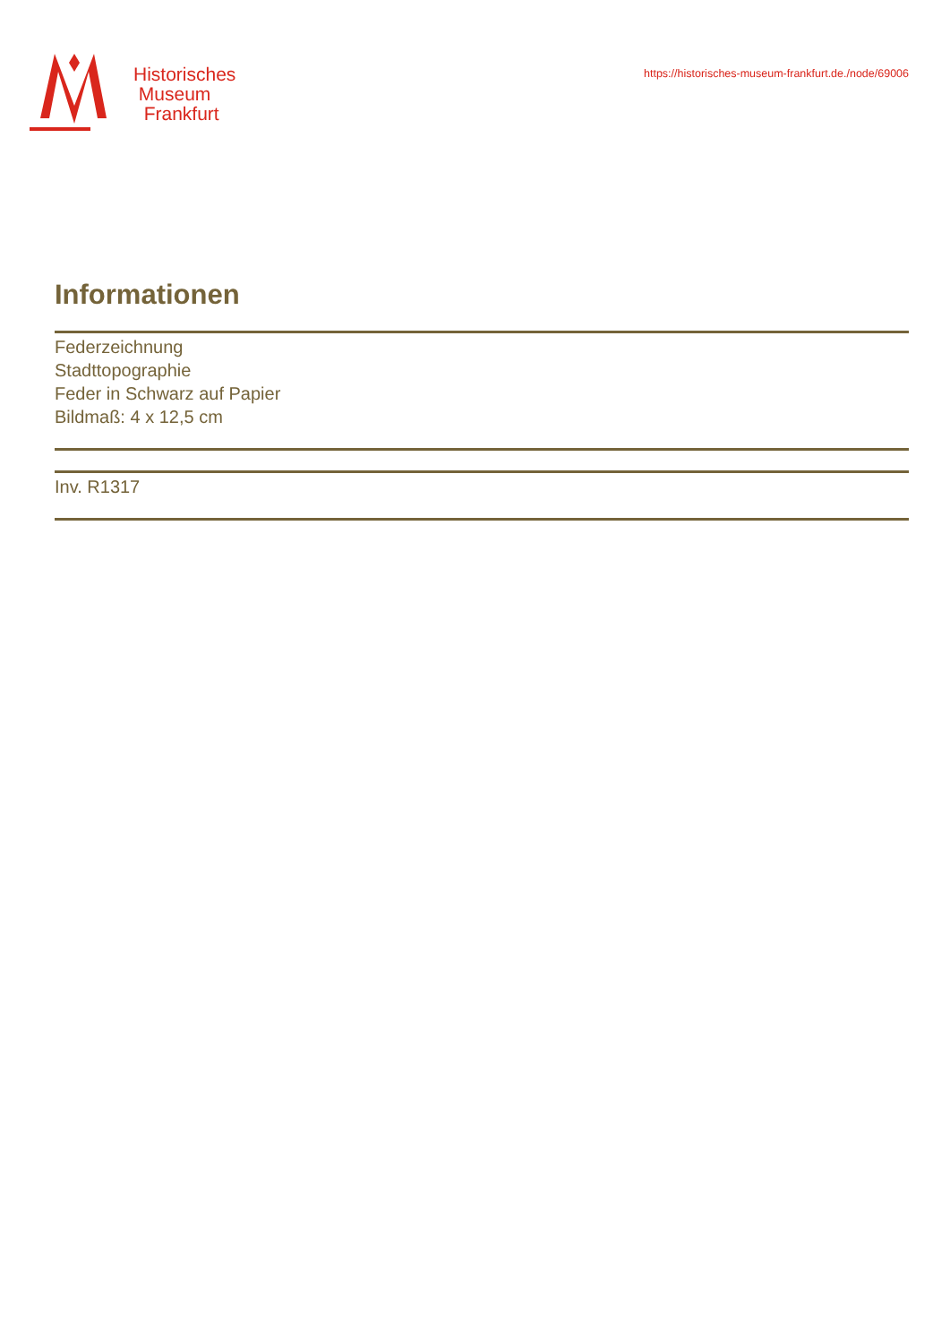Historisches
Museum
Frankfurt
https://historisches-museum-frankfurt.de./node/69006
Informationen
Federzeichnung
Stadttopographie
Feder in Schwarz auf Papier
Bildmaß: 4 x 12,5 cm
Inv. R1317